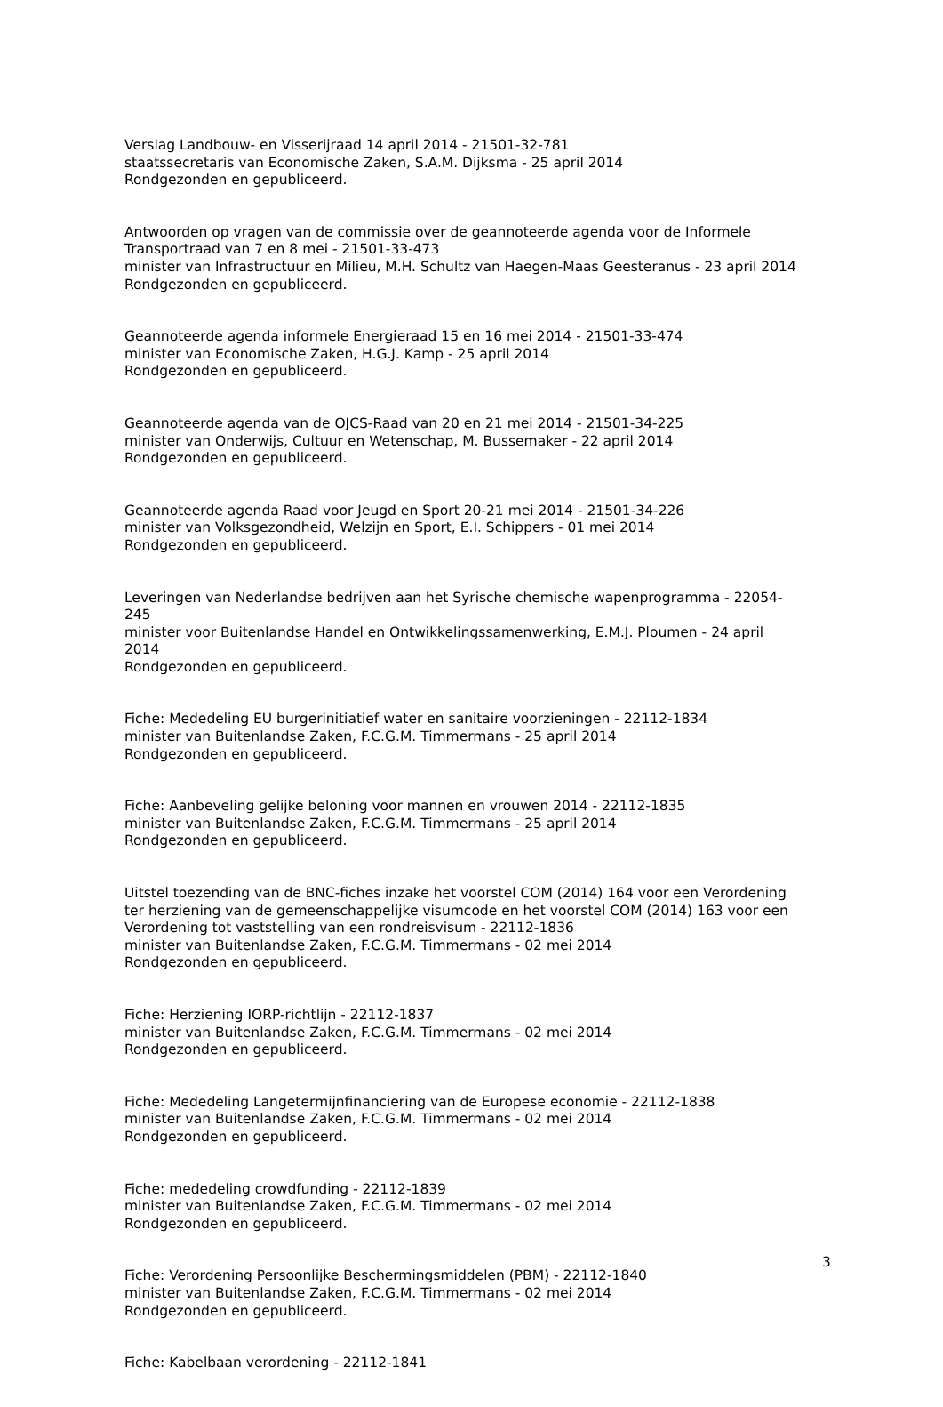Verslag Landbouw- en Visserijraad 14 april 2014 - 21501-32-781
staatssecretaris van Economische Zaken, S.A.M. Dijksma - 25 april 2014
Rondgezonden en gepubliceerd.
Antwoorden op vragen van de commissie over de geannoteerde agenda voor de Informele Transportraad van 7 en 8 mei - 21501-33-473
minister van Infrastructuur en Milieu, M.H. Schultz van Haegen-Maas Geesteranus - 23 april 2014
Rondgezonden en gepubliceerd.
Geannoteerde agenda informele Energieraad 15 en 16 mei 2014 - 21501-33-474
minister van Economische Zaken, H.G.J. Kamp - 25 april 2014
Rondgezonden en gepubliceerd.
Geannoteerde agenda van de OJCS-Raad van 20 en 21 mei 2014 - 21501-34-225
minister van Onderwijs, Cultuur en Wetenschap, M. Bussemaker - 22 april 2014
Rondgezonden en gepubliceerd.
Geannoteerde agenda Raad voor Jeugd en Sport 20-21 mei 2014 - 21501-34-226
minister van Volksgezondheid, Welzijn en Sport, E.I. Schippers - 01 mei 2014
Rondgezonden en gepubliceerd.
Leveringen van Nederlandse bedrijven aan het Syrische chemische wapenprogramma - 22054-245
minister voor Buitenlandse Handel en Ontwikkelingssamenwerking, E.M.J. Ploumen - 24 april 2014
Rondgezonden en gepubliceerd.
Fiche: Mededeling EU burgerinitiatief water en sanitaire voorzieningen - 22112-1834
minister van Buitenlandse Zaken, F.C.G.M. Timmermans - 25 april 2014
Rondgezonden en gepubliceerd.
Fiche: Aanbeveling gelijke beloning voor mannen en vrouwen 2014 - 22112-1835
minister van Buitenlandse Zaken, F.C.G.M. Timmermans - 25 april 2014
Rondgezonden en gepubliceerd.
Uitstel toezending van de BNC-fiches inzake het voorstel COM (2014) 164 voor een Verordening ter herziening van de gemeenschappelijke visumcode en het voorstel COM (2014) 163 voor een Verordening tot vaststelling van een rondreisvisum - 22112-1836
minister van Buitenlandse Zaken, F.C.G.M. Timmermans - 02 mei 2014
Rondgezonden en gepubliceerd.
Fiche: Herziening IORP-richtlijn - 22112-1837
minister van Buitenlandse Zaken, F.C.G.M. Timmermans - 02 mei 2014
Rondgezonden en gepubliceerd.
Fiche: Mededeling Langetermijnfinanciering van de Europese economie - 22112-1838
minister van Buitenlandse Zaken, F.C.G.M. Timmermans - 02 mei 2014
Rondgezonden en gepubliceerd.
Fiche: mededeling crowdfunding - 22112-1839
minister van Buitenlandse Zaken, F.C.G.M. Timmermans - 02 mei 2014
Rondgezonden en gepubliceerd.
Fiche: Verordening Persoonlijke Beschermingsmiddelen (PBM) - 22112-1840
minister van Buitenlandse Zaken, F.C.G.M. Timmermans - 02 mei 2014
Rondgezonden en gepubliceerd.
Fiche: Kabelbaan verordening - 22112-1841
3